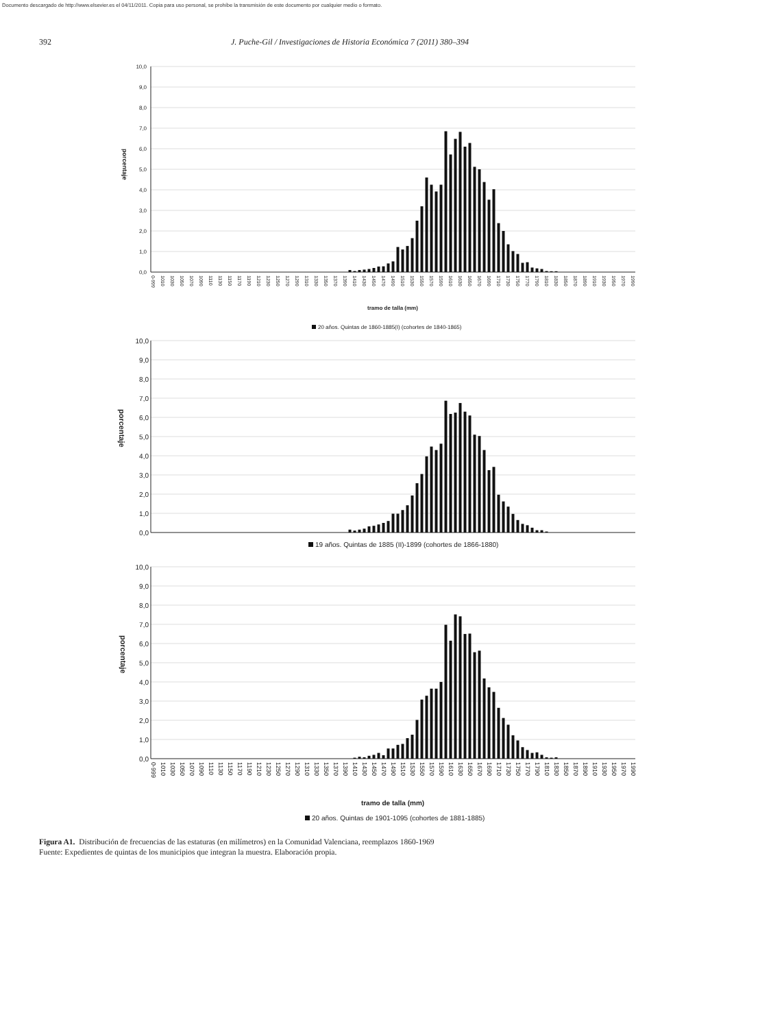Documento descargado de http://www.elsevier.es el 04/11/2011. Copia para uso personal, se prohíbe la transmisión de este documento por cualquier medio o formato.
392 J. Puche-Gil / Investigaciones de Historia Económica 7 (2011) 380–394
10,0
9,0
8,0
7,0
6,0
5,0
4,0
3,0
2,0
1,0
0,0
porcentaje
0-999
1010
1030
1050
1070
1090
1110
1130
1150
1170
1190
1210
1230
1250
1270
1290
1310
1330
1350
1370
1390
1410
1430
1450
1470
1490
1510
1530
1550
1570
1590
1610
1630
1650
1670
1690
1710
1730
1750
1770
1790
1810
1830
1850
1870
1890
1910
1930
1950
1970
1990
tramo de talla (mm)
20 años. Quintas de 1860-1885(I) (cohortes de 1840-1865)
10,0
9,0
8,0
7,0
6,0
5,0
4,0
3,0
2,0
1,0
0,0
porcentaje
19 años. Quintas de 1885 (II)-1899 (cohortes de 1866-1880)
10,0
9,0
8,0
7,0
6,0
5,0
4,0
3,0
2,0
1,0
0,0
porcentaje
0-999
1010
1030
1050
1070
1090
1110
1130
1150
1170
1190
1210
1230
1250
1270
1290
1310
1330
1350
1370
1390
1410
1430
1450
1470
1490
1510
1530
1550
1570
1590
1610
1630
1650
1670
1690
1710
1730
1750
1770
1790
1810
1830
1850
1870
1890
1910
1930
1950
1970
1990
tramo de talla (mm)
20 años. Quintas de 1901-1095 (cohortes de 1881-1885)
Figura A1. Distribución de frecuencias de las estaturas (en milímetros) en la Comunidad Valenciana, reemplazos 1860-1969
Fuente: Expedientes de quintas de los municipios que integran la muestra. Elaboración propia.